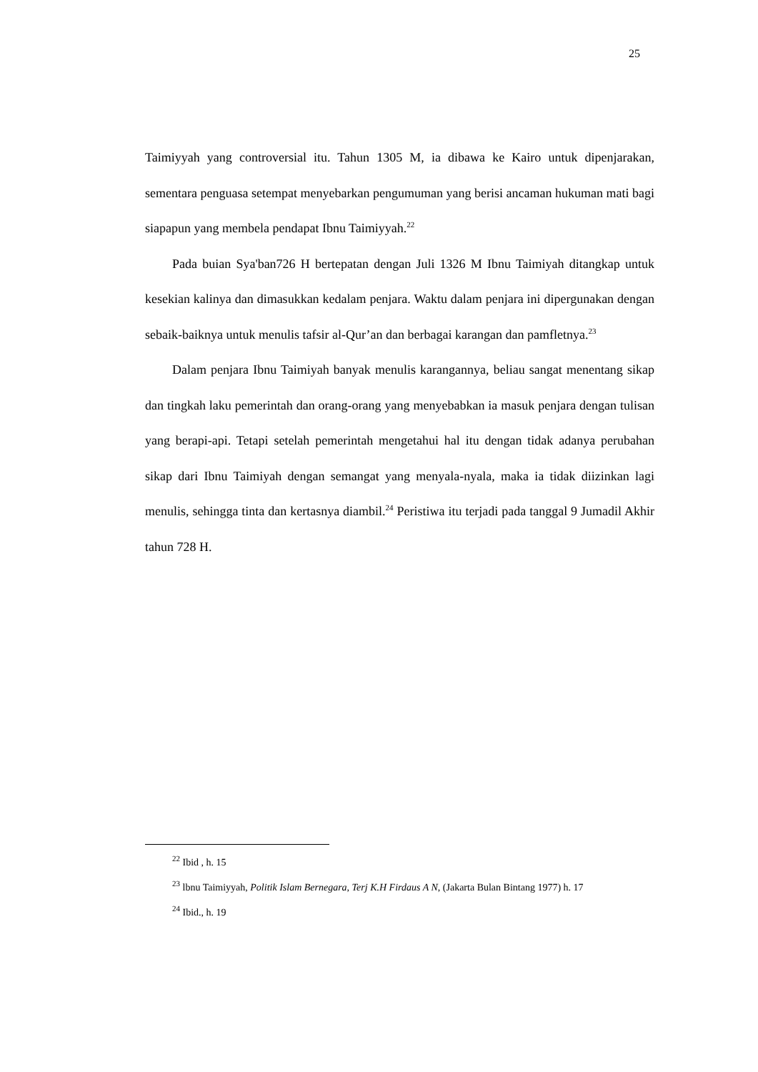25
Taimiyyah yang controversial itu. Tahun 1305 M, ia dibawa ke Kairo untuk dipenjarakan, sementara penguasa setempat menyebarkan pengumuman yang berisi ancaman hukuman mati bagi siapapun yang membela pendapat Ibnu Taimiyyah.<sup>22</sup>
Pada buian Sya'ban726 H bertepatan dengan Juli 1326 M Ibnu Taimiyah ditangkap untuk kesekian kalinya dan dimasukkan kedalam penjara. Waktu dalam penjara ini dipergunakan dengan sebaik-baiknya untuk menulis tafsir al-Qur’an dan berbagai karangan dan pamfletnya.<sup>23</sup>
Dalam penjara Ibnu Taimiyah banyak menulis karangannya, beliau sangat menentang sikap dan tingkah laku pemerintah dan orang-orang yang menyebabkan ia masuk penjara dengan tulisan yang berapi-api. Tetapi setelah pemerintah mengetahui hal itu dengan tidak adanya perubahan sikap dari Ibnu Taimiyah dengan semangat yang menyala-nyala, maka ia tidak diizinkan lagi menulis, sehingga tinta dan kertasnya diambil.<sup>24</sup> Peristiwa itu terjadi pada tanggal 9 Jumadil Akhir tahun 728 H.
<sup>22</sup> Ibid , h. 15
<sup>23</sup> lbnu Taimiyyah, Politik Islam Bernegara, Terj K.H Firdaus A N, (Jakarta Bulan Bintang 1977) h. 17
<sup>24</sup> Ibid., h. 19